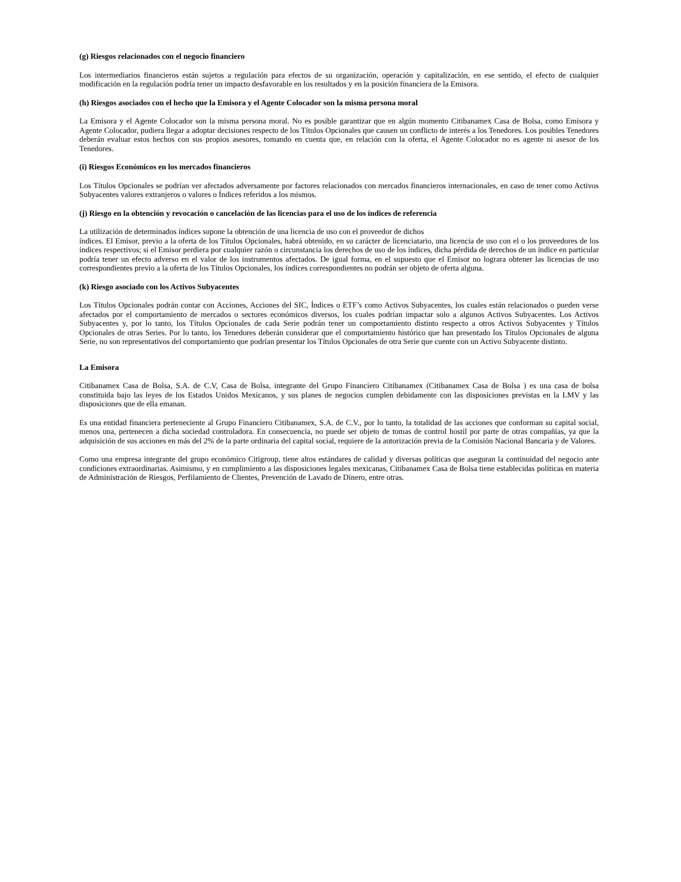(g) Riesgos relacionados con el negocio financiero
Los intermediarios financieros están sujetos a regulación para efectos de su organización, operación y capitalización, en ese sentido, el efecto de cualquier modificación en la regulación podría tener un impacto desfavorable en los resultados y en la posición financiera de la Emisora.
(h) Riesgos asociados con el hecho que la Emisora y el Agente Colocador son la misma persona moral
La Emisora y el Agente Colocador son la misma persona moral. No es posible garantizar que en algún momento Citibanamex Casa de Bolsa, como Emisora y Agente Colocador, pudiera llegar a adoptar decisiones respecto de los Títulos Opcionales que causen un conflicto de interés a los Tenedores. Los posibles Tenedores deberán evaluar estos hechos con sus propios asesores, tomando en cuenta que, en relación con la oferta, el Agente Colocador no es agente ni asesor de los Tenedores.
(i) Riesgos Económicos en los mercados financieros
Los Títulos Opcionales se podrían ver afectados adversamente por factores relacionados con mercados financieros internacionales, en caso de tener como Activos Subyacentes valores extranjeros o valores o Índices referidos a los mismos.
(j) Riesgo en la obtención y revocación o cancelación de las licencias para el uso de los índices de referencia
La utilización de determinados índices supone la obtención de una licencia de uso con el proveedor de dichos
índices. El Emisor, previo a la oferta de los Títulos Opcionales, habrá obtenido, en su carácter de licenciatario, una licencia de uso con el o los proveedores de los índices respectivos; si el Emisor perdiera por cualquier razón o circunstancia los derechos de uso de los índices, dicha pérdida de derechos de un índice en particular podría tener un efecto adverso en el valor de los instrumentos afectados. De igual forma, en el supuesto que el Emisor no lograra obtener las licencias de uso correspondientes previo a la oferta de los Títulos Opcionales, los índices correspondientes no podrán ser objeto de oferta alguna.
(k) Riesgo asociado con los Activos Subyacentes
Los Títulos Opcionales podrán contar con Acciones, Acciones del SIC, Índices o ETF’s como Activos Subyacentes, los cuales están relacionados o pueden verse afectados por el comportamiento de mercados o sectores económicos diversos, los cuales podrían impactar solo a algunos Activos Subyacentes. Los Activos Subyacentes y, por lo tanto, los Títulos Opcionales de cada Serie podrán tener un comportamiento distinto respecto a otros Activos Subyacentes y Títulos Opcionales de otras Series. Por lo tanto, los Tenedores deberán considerar que el comportamiento histórico que han presentado los Títulos Opcionales de alguna Serie, no son representativos del comportamiento que podrían presentar los Títulos Opcionales de otra Serie que cuente con un Activo Subyacente distinto.
La Emisora
Citibanamex Casa de Bolsa, S.A. de C.V, Casa de Bolsa, integrante del Grupo Financiero Citibanamex (Citibanamex Casa de Bolsa ) es una casa de bolsa constituida bajo las leyes de los Estados Unidos Mexicanos, y sus planes de negocios cumplen debidamente con las disposiciones previstas en la LMV y las disposiciones que de ella emanan.
Es una entidad financiera perteneciente al Grupo Financiero Citibanamex, S.A. de C.V., por lo tanto, la totalidad de las acciones que conforman su capital social, menos una, pertenecen a dicha sociedad controladora. En consecuencia, no puede ser objeto de tomas de control hostil por parte de otras compañías, ya que la adquisición de sus acciones en más del 2% de la parte ordinaria del capital social, requiere de la autorización previa de la Comisión Nacional Bancaria y de Valores.
Como una empresa integrante del grupo económico Citigroup, tiene altos estándares de calidad y diversas políticas que aseguran la continuidad del negocio ante condiciones extraordinarias. Asimismo, y en cumplimiento a las disposiciones legales mexicanas, Citibanamex Casa de Bolsa tiene establecidas políticas en materia de Administración de Riesgos, Perfilamiento de Clientes, Prevención de Lavado de Dinero, entre otras.